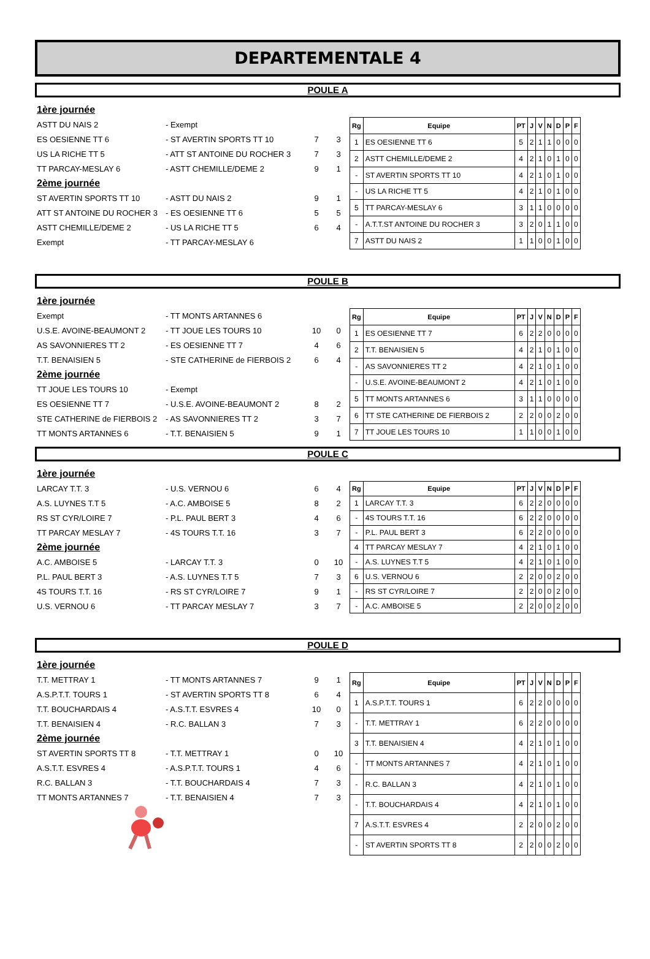DEPARTEMENTALE 4
POULE A
1ère journée
ASTT DU NAIS 2 - Exempt
ES OESIENNE TT 6 - ST AVERTIN SPORTS TT 10 7 3
US LA RICHE TT 5 - ATT ST ANTOINE DU ROCHER 3 7 3
TT PARCAY-MESLAY 6 - ASTT CHEMILLE/DEME 2 9 1
2ème journée
ST AVERTIN SPORTS TT 10 - ASTT DU NAIS 2 9 1
ATT ST ANTOINE DU ROCHER 3 - ES OESIENNE TT 6 5 5
ASTT CHEMILLE/DEME 2 - US LA RICHE TT 5 6 4
Exempt - TT PARCAY-MESLAY 6
| Rg | Equipe | PT | J | V | N | D | P | F |
| --- | --- | --- | --- | --- | --- | --- | --- | --- |
| 1 | ES OESIENNE TT 6 | 5 | 2 | 1 | 1 | 0 | 0 | 0 |
| 2 | ASTT CHEMILLE/DEME 2 | 4 | 2 | 1 | 0 | 1 | 0 | 0 |
| - | ST AVERTIN SPORTS TT 10 | 4 | 2 | 1 | 0 | 1 | 0 | 0 |
| - | US LA RICHE TT 5 | 4 | 2 | 1 | 0 | 1 | 0 | 0 |
| 5 | TT PARCAY-MESLAY 6 | 3 | 1 | 1 | 0 | 0 | 0 | 0 |
| - | A.T.T.ST ANTOINE DU ROCHER 3 | 3 | 2 | 0 | 1 | 1 | 0 | 0 |
| 7 | ASTT DU NAIS 2 | 1 | 1 | 0 | 0 | 1 | 0 | 0 |
POULE B
1ère journée
Exempt - TT MONTS ARTANNES 6
U.S.E. AVOINE-BEAUMONT 2 - TT JOUE LES TOURS 10 10 0
AS SAVONNIERES TT 2 - ES OESIENNE TT 7 4 6
T.T. BENAISIEN 5 - STE CATHERINE de FIERBOIS 2 6 4
2ème journée
TT JOUE LES TOURS 10 - Exempt
ES OESIENNE TT 7 - U.S.E. AVOINE-BEAUMONT 2 8 2
STE CATHERINE de FIERBOIS 2 - AS SAVONNIERES TT 2 3 7
TT MONTS ARTANNES 6 - T.T. BENAISIEN 5 9 1
| Rg | Equipe | PT | J | V | N | D | P | F |
| --- | --- | --- | --- | --- | --- | --- | --- | --- |
| 1 | ES OESIENNE TT 7 | 6 | 2 | 2 | 0 | 0 | 0 | 0 |
| 2 | T.T. BENAISIEN 5 | 4 | 2 | 1 | 0 | 1 | 0 | 0 |
| - | AS SAVONNIERES TT 2 | 4 | 2 | 1 | 0 | 1 | 0 | 0 |
| - | U.S.E. AVOINE-BEAUMONT 2 | 4 | 2 | 1 | 0 | 1 | 0 | 0 |
| 5 | TT MONTS ARTANNES 6 | 3 | 1 | 1 | 0 | 0 | 0 | 0 |
| 6 | TT STE CATHERINE DE FIERBOIS 2 | 2 | 2 | 0 | 0 | 2 | 0 | 0 |
| 7 | TT JOUE LES TOURS 10 | 1 | 1 | 0 | 0 | 1 | 0 | 0 |
POULE C
1ère journée
LARCAY T.T. 3 - U.S. VERNOU 6 6 4
A.S. LUYNES T.T 5 - A.C. AMBOISE 5 8 2
RS ST CYR/LOIRE 7 - P.L. PAUL BERT 3 4 6
TT PARCAY MESLAY 7 - 4S TOURS T.T. 16 3 7
2ème journée
A.C. AMBOISE 5 - LARCAY T.T. 3 0 10
P.L. PAUL BERT 3 - A.S. LUYNES T.T 5 7 3
4S TOURS T.T. 16 - RS ST CYR/LOIRE 7 9 1
U.S. VERNOU 6 - TT PARCAY MESLAY 7 3 7
| Rg | Equipe | PT | J | V | N | D | P | F |
| --- | --- | --- | --- | --- | --- | --- | --- | --- |
| 1 | LARCAY T.T. 3 | 6 | 2 | 2 | 0 | 0 | 0 | 0 |
| - | 4S TOURS T.T. 16 | 6 | 2 | 2 | 0 | 0 | 0 | 0 |
| - | P.L. PAUL BERT 3 | 6 | 2 | 2 | 0 | 0 | 0 | 0 |
| 4 | TT PARCAY MESLAY 7 | 4 | 2 | 1 | 0 | 1 | 0 | 0 |
| - | A.S. LUYNES T.T 5 | 4 | 2 | 1 | 0 | 1 | 0 | 0 |
| 6 | U.S. VERNOU 6 | 2 | 2 | 0 | 0 | 2 | 0 | 0 |
| - | RS ST CYR/LOIRE 7 | 2 | 2 | 0 | 0 | 2 | 0 | 0 |
| - | A.C. AMBOISE 5 | 2 | 2 | 0 | 0 | 2 | 0 | 0 |
POULE D
1ère journée
T.T. METTRAY 1 - TT MONTS ARTANNES 7 9 1
A.S.P.T.T. TOURS 1 - ST AVERTIN SPORTS TT 8 6 4
T.T. BOUCHARDAIS 4 - A.S.T.T. ESVRES 4 10 0
T.T. BENAISIEN 4 - R.C. BALLAN 3 7 3
2ème journée
ST AVERTIN SPORTS TT 8 - T.T. METTRAY 1 0 10
A.S.T.T. ESVRES 4 - A.S.P.T.T. TOURS 1 4 6
R.C. BALLAN 3 - T.T. BOUCHARDAIS 4 7 3
TT MONTS ARTANNES 7 - T.T. BENAISIEN 4 7 3
| Rg | Equipe | PT | J | V | N | D | P | F |
| --- | --- | --- | --- | --- | --- | --- | --- | --- |
| 1 | A.S.P.T.T. TOURS 1 | 6 | 2 | 2 | 0 | 0 | 0 | 0 |
| - | T.T. METTRAY 1 | 6 | 2 | 2 | 0 | 0 | 0 | 0 |
| 3 | T.T. BENAISIEN 4 | 4 | 2 | 1 | 0 | 1 | 0 | 0 |
| - | TT MONTS ARTANNES 7 | 4 | 2 | 1 | 0 | 1 | 0 | 0 |
| - | R.C. BALLAN 3 | 4 | 2 | 1 | 0 | 1 | 0 | 0 |
| - | T.T. BOUCHARDAIS 4 | 4 | 2 | 1 | 0 | 1 | 0 | 0 |
| 7 | A.S.T.T. ESVRES 4 | 2 | 2 | 0 | 0 | 2 | 0 | 0 |
| - | ST AVERTIN SPORTS TT 8 | 2 | 2 | 0 | 0 | 2 | 0 | 0 |